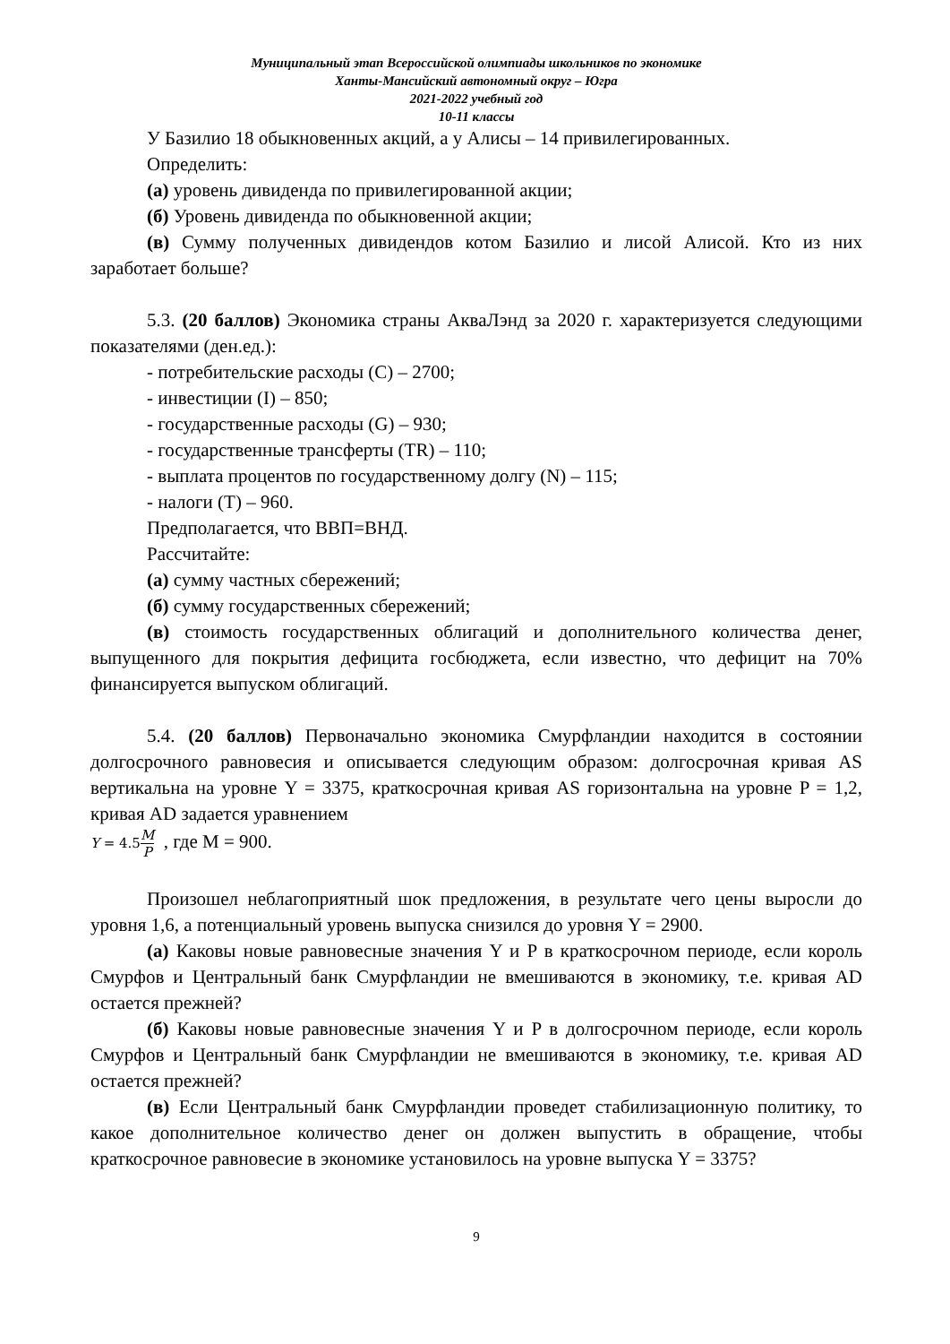Муниципальный этап Всероссийской олимпиады школьников по экономике
Ханты-Мансийский автономный округ – Югра
2021-2022 учебный год
10-11 классы
У Базилио 18 обыкновенных акций, а у Алисы – 14 привилегированных.
Определить:
(а) уровень дивиденда по привилегированной акции;
(б) Уровень дивиденда по обыкновенной акции;
(в) Сумму полученных дивидендов котом Базилио и лисой Алисой. Кто из них заработает больше?
5.3. (20 баллов) Экономика страны АкваЛэнд за 2020 г. характеризуется следующими показателями (ден.ед.):
- потребительские расходы (C) – 2700;
- инвестиции (I) – 850;
- государственные расходы (G) – 930;
- государственные трансферты (TR) – 110;
- выплата процентов по государственному долгу (N) – 115;
- налоги (T) – 960.
Предполагается, что ВВП=ВНД.
Рассчитайте:
(а) сумму частных сбережений;
(б) сумму государственных сбережений;
(в) стоимость государственных облигаций и дополнительного количества денег, выпущенного для покрытия дефицита госбюджета, если известно, что дефицит на 70% финансируется выпуском облигаций.
5.4. (20 баллов) Первоначально экономика Смурфландии находится в состоянии долгосрочного равновесия и описывается следующим образом: долгосрочная кривая AS вертикальна на уровне Y = 3375, краткосрочная кривая AS горизонтальна на уровне P = 1,2, кривая AD задается уравнением
Y = 4.5 M P , где M = 900.
Произошел неблагоприятный шок предложения, в результате чего цены выросли до уровня 1,6, а потенциальный уровень выпуска снизился до уровня Y = 2900.
(а) Каковы новые равновесные значения Y и P в краткосрочном периоде, если король Смурфов и Центральный банк Смурфландии не вмешиваются в экономику, т.е. кривая AD остается прежней?
(б) Каковы новые равновесные значения Y и P в долгосрочном периоде, если король Смурфов и Центральный банк Смурфландии не вмешиваются в экономику, т.е. кривая AD остается прежней?
(в) Если Центральный банк Смурфландии проведет стабилизационную политику, то какое дополнительное количество денег он должен выпустить в обращение, чтобы краткосрочное равновесие в экономике установилось на уровне выпуска Y = 3375?
9